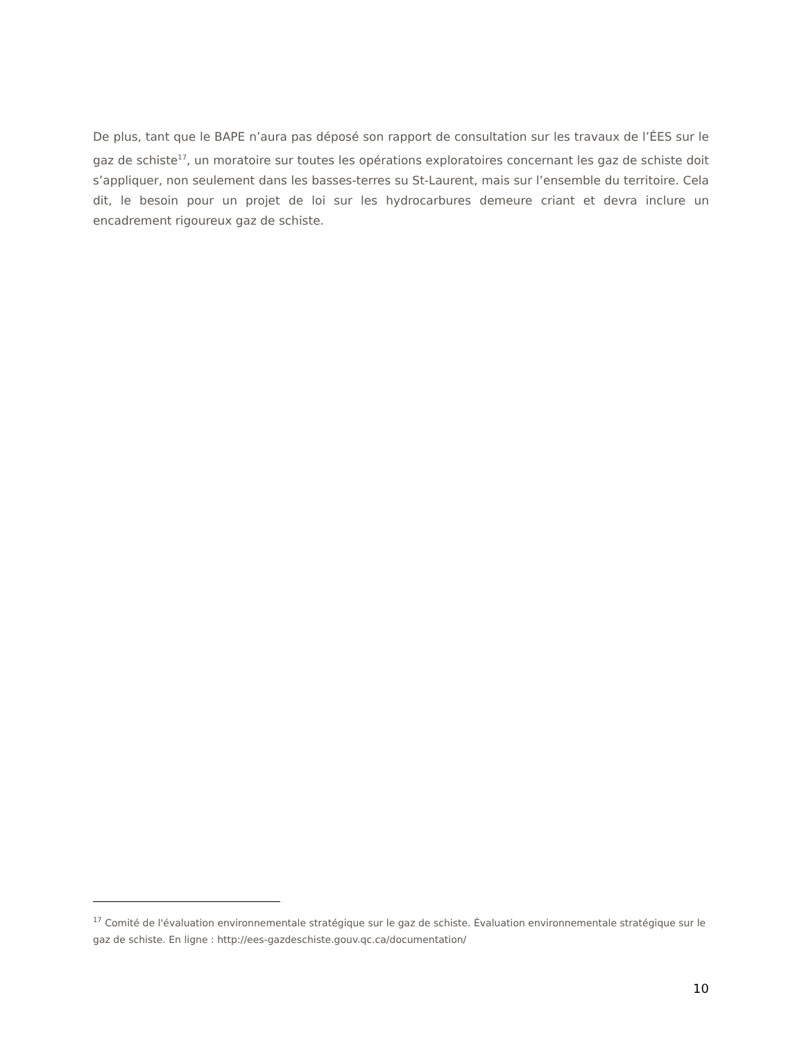De plus, tant que le BAPE n’aura pas déposé son rapport de consultation sur les travaux de l’ÉES sur le gaz de schiste<sup>17</sup>, un moratoire sur toutes les opérations exploratoires concernant les gaz de schiste doit s’appliquer, non seulement dans les basses-terres su St-Laurent, mais sur l’ensemble du territoire. Cela dit, le besoin pour un projet de loi sur les hydrocarbures demeure criant et devra inclure un encadrement rigoureux gaz de schiste.
<sup>17</sup> Comité de l'évaluation environnementale stratégique sur le gaz de schiste. Évaluation environnementale stratégique sur le gaz de schiste. En ligne : http://ees-gazdeschiste.gouv.qc.ca/documentation/
10